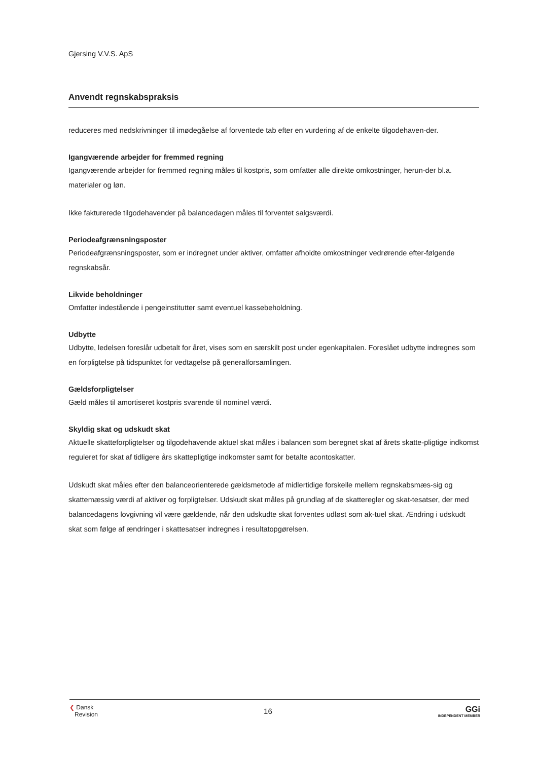Gjersing V.V.S. ApS
Anvendt regnskabspraksis
reduceres med nedskrivninger til imødegåelse af forventede tab efter en vurdering af de enkelte tilgodehaven-der.
Igangværende arbejder for fremmed regning
Igangværende arbejder for fremmed regning måles til kostpris, som omfatter alle direkte omkostninger, herun-der bl.a. materialer og løn.
Ikke fakturerede tilgodehavender på balancedagen måles til forventet salgsværdi.
Periodeafgrænsningsposter
Periodeafgrænsningsposter, som er indregnet under aktiver, omfatter afholdte omkostninger vedrørende efter-følgende regnskabsår.
Likvide beholdninger
Omfatter indestående i pengeinstitutter samt eventuel kassebeholdning.
Udbytte
Udbytte, ledelsen foreslår udbetalt for året, vises som en særskilt post under egenkapitalen. Foreslået udbytte indregnes som en forpligtelse på tidspunktet for vedtagelse på generalforsamlingen.
Gældsforpligtelser
Gæld måles til amortiseret kostpris svarende til nominel værdi.
Skyldig skat og udskudt skat
Aktuelle skatteforpligtelser og tilgodehavende aktuel skat måles i balancen som beregnet skat af årets skatte-pligtige indkomst reguleret for skat af tidligere års skattepligtige indkomster samt for betalte acontoskatter.
Udskudt skat måles efter den balanceorienterede gældsmetode af midlertidige forskelle mellem regnskabsmæs-sig og skattemæssig værdi af aktiver og forpligtelser. Udskudt skat måles på grundlag af de skatteregler og skat-tesatser, der med balancedagens lovgivning vil være gældende, når den udskudte skat forventes udløst som ak-tuel skat. Ændring i udskudt skat som følge af ændringer i skattesatser indregnes i resultatopgørelsen.
❮ Dansk
Revision
16 GGi
INDEPENDENT MEMBER